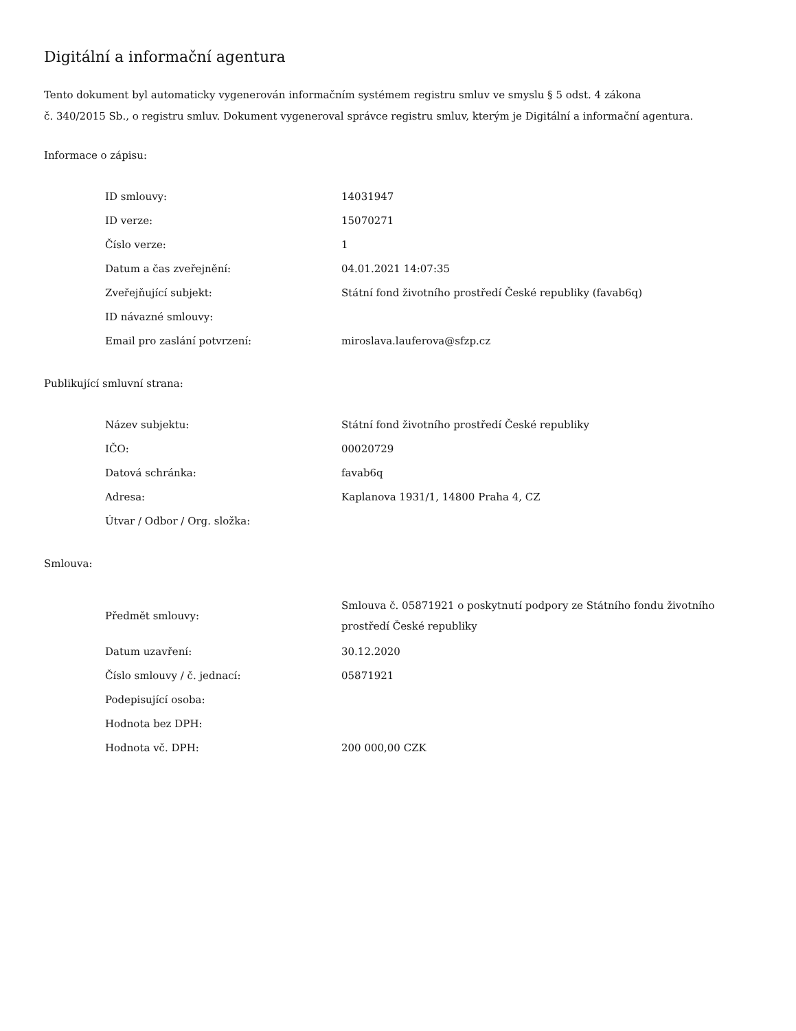Digitální a informační agentura
Tento dokument byl automaticky vygenerován informačním systémem registru smluv ve smyslu § 5 odst. 4 zákona
č. 340/2015 Sb., o registru smluv. Dokument vygeneroval správce registru smluv, kterým je Digitální a informační agentura.
Informace o zápisu:
| ID smlouvy: | 14031947 |
| ID verze: | 15070271 |
| Číslo verze: | 1 |
| Datum a čas zveřejnění: | 04.01.2021 14:07:35 |
| Zveřejňující subjekt: | Státní fond životního prostředí České republiky (favab6q) |
| ID návazné smlouvy: | |
| Email pro zaslání potvrzení: | miroslava.lauferova@sfzp.cz |
Publikující smluvní strana:
| Název subjektu: | Státní fond životního prostředí České republiky |
| IČO: | 00020729 |
| Datová schránka: | favab6q |
| Adresa: | Kaplanova 1931/1, 14800 Praha 4, CZ |
| Útvar / Odbor / Org. složka: | |
Smlouva:
| Předmět smlouvy: | Smlouva č. 05871921 o poskytnutí podpory ze Státního fondu životního prostředí České republiky |
| Datum uzavření: | 30.12.2020 |
| Číslo smlouvy / č. jednací: | 05871921 |
| Podepisující osoba: | |
| Hodnota bez DPH: | |
| Hodnota vč. DPH: | 200 000,00 CZK |